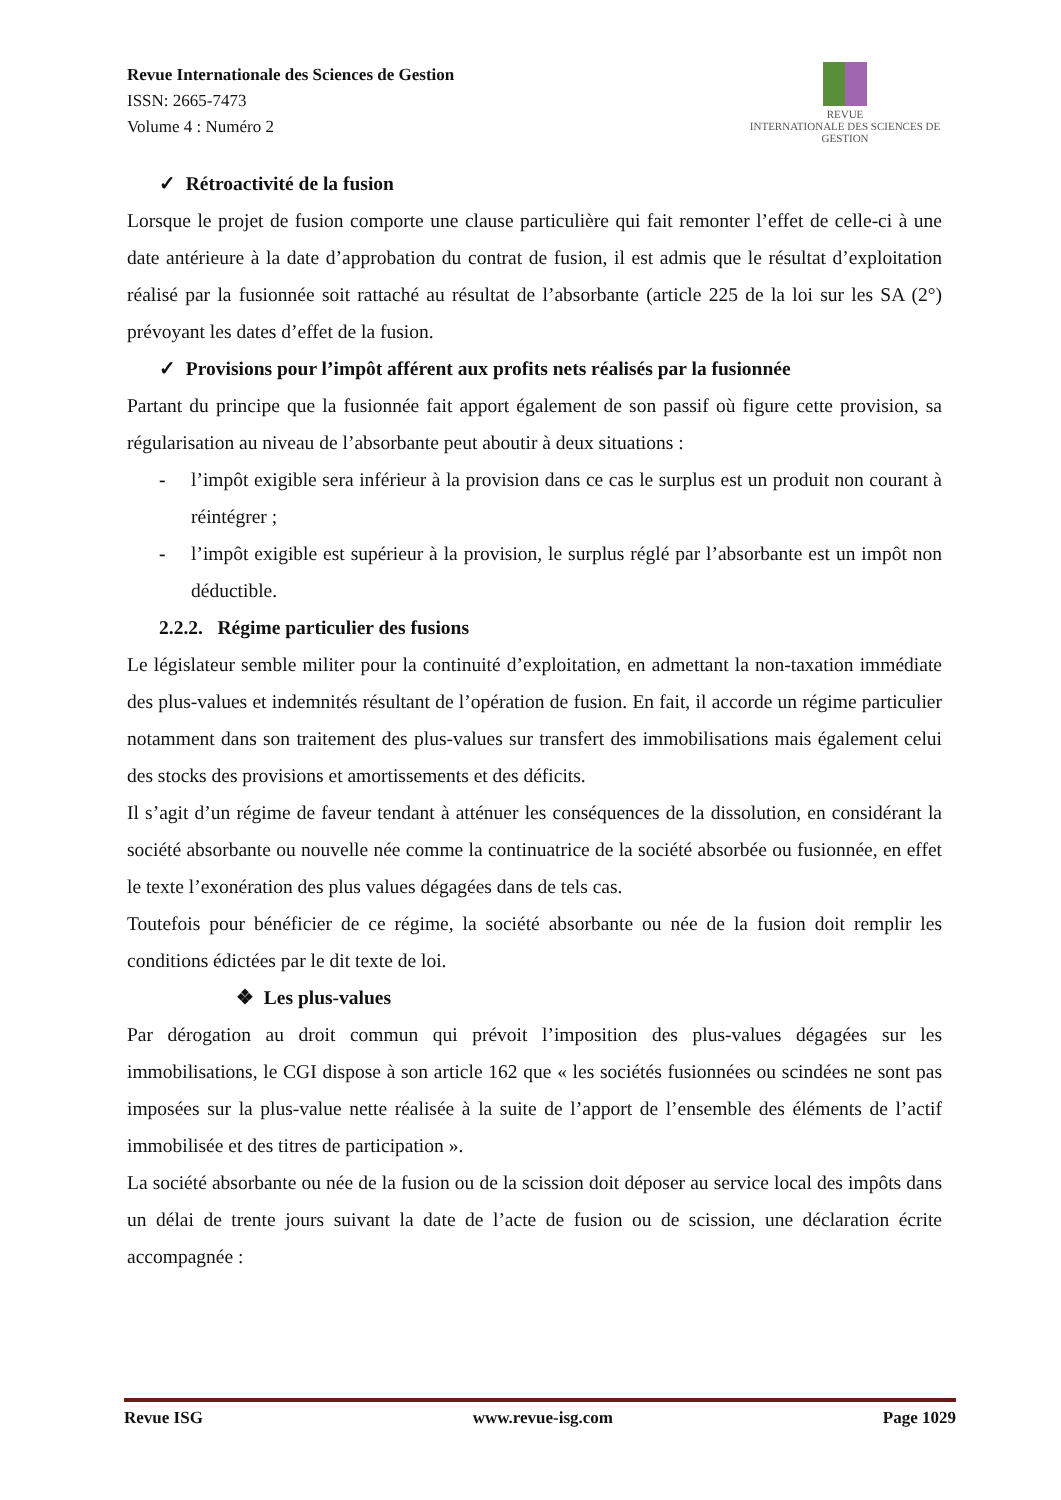Revue Internationale des Sciences de Gestion
ISSN: 2665-7473
Volume 4 : Numéro 2
REVUE
INTERNATIONALE DES SCIENCES DE GESTION
✓ Rétroactivité de la fusion
Lorsque le projet de fusion comporte une clause particulière qui fait remonter l’effet de celle-ci à une date antérieure à la date d’approbation du contrat de fusion, il est admis que le résultat d’exploitation réalisé par la fusionnée soit rattaché au résultat de l’absorbante (article 225 de la loi sur les SA (2°) prévoyant les dates d’effet de la fusion.
✓ Provisions pour l’impôt afférent aux profits nets réalisés par la fusionnée
Partant du principe que la fusionnée fait apport également de son passif où figure cette provision, sa régularisation au niveau de l’absorbante peut aboutir à deux situations :
- l’impôt exigible sera inférieur à la provision dans ce cas le surplus est un produit non courant à réintégrer ;
- l’impôt exigible est supérieur à la provision, le surplus réglé par l’absorbante est un impôt non déductible.
2.2.2. Régime particulier des fusions
Le législateur semble militer pour la continuité d’exploitation, en admettant la non-taxation immédiate des plus-values et indemnités résultant de l’opération de fusion. En fait, il accorde un régime particulier notamment dans son traitement des plus-values sur transfert des immobilisations mais également celui des stocks des provisions et amortissements et des déficits.
Il s’agit d’un régime de faveur tendant à atténuer les conséquences de la dissolution, en considérant la société absorbante ou nouvelle née comme la continuatrice de la société absorbée ou fusionnée, en effet le texte l’exonération des plus values dégagées dans de tels cas.
Toutefois pour bénéficier de ce régime, la société absorbante ou née de la fusion doit remplir les conditions édictées par le dit texte de loi.
❖ Les plus-values
Par dérogation au droit commun qui prévoit l’imposition des plus-values dégagées sur les immobilisations, le CGI dispose à son article 162 que « les sociétés fusionnées ou scindées ne sont pas imposées sur la plus-value nette réalisée à la suite de l’apport de l’ensemble des éléments de l’actif immobilisée et des titres de participation ».
La société absorbante ou née de la fusion ou de la scission doit déposer au service local des impôts dans un délai de trente jours suivant la date de l’acte de fusion ou de scission, une déclaration écrite accompagnée :
Revue ISG www.revue-isg.com Page 1029